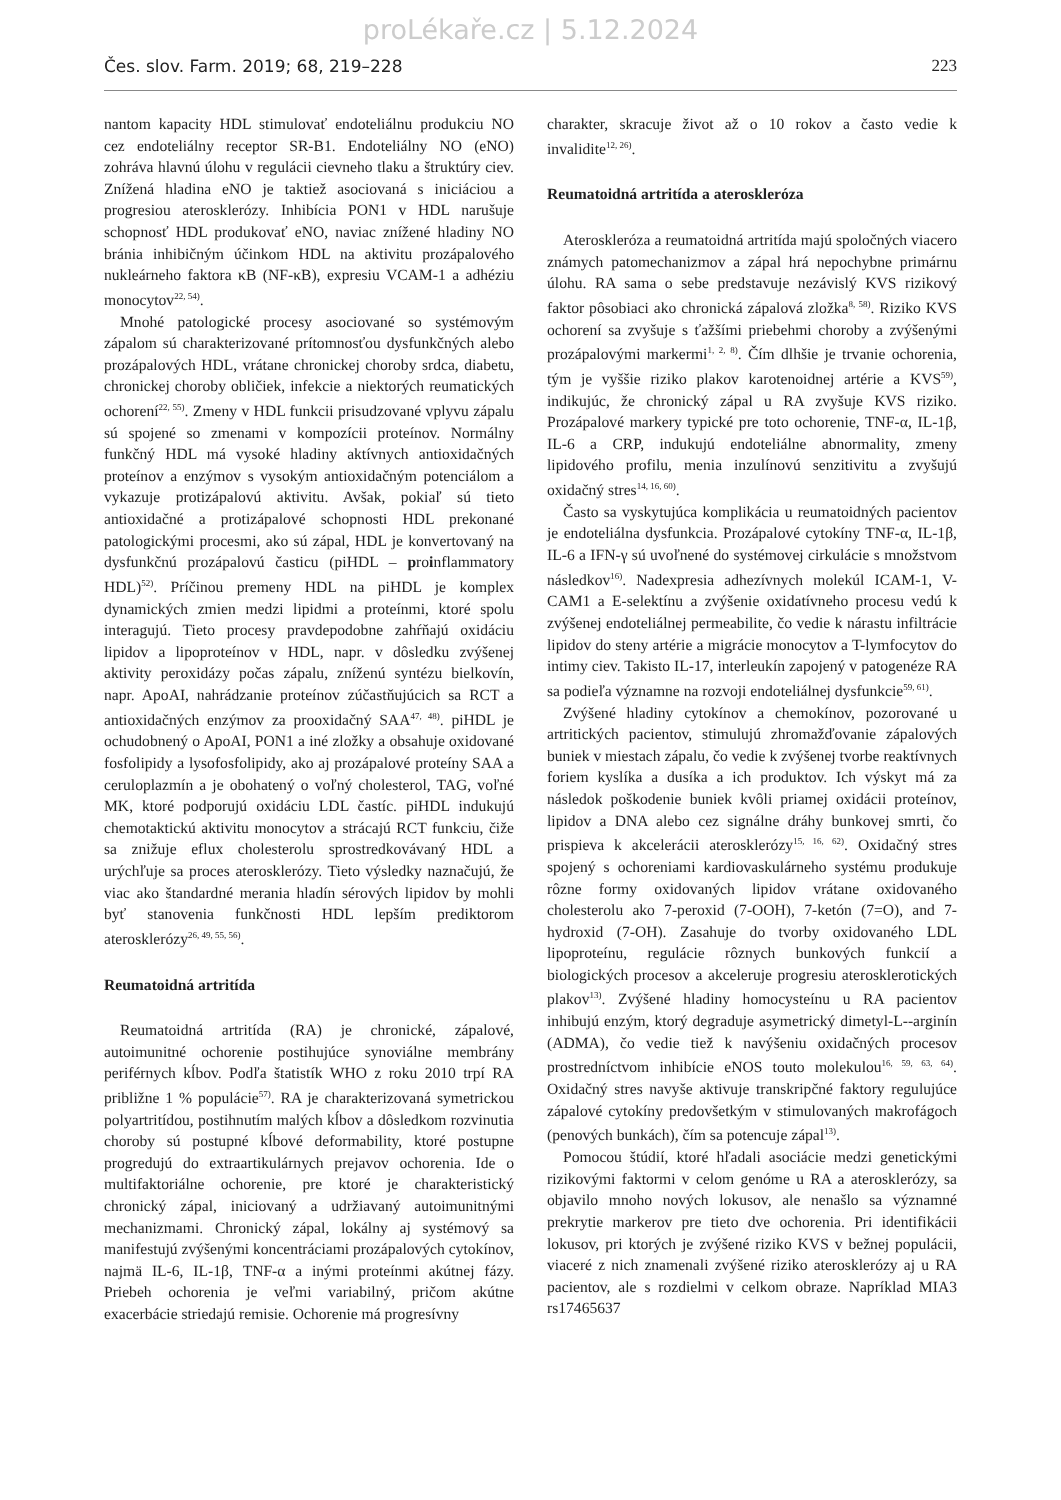proLékaře.cz | 5.12.2024
Čes. slov. Farm. 2019; 68, 219–228 223
nantom kapacity HDL stimulovať endoteliálnu produkciu NO cez endoteliálny receptor SR-B1. Endoteliálny NO (eNO) zohráva hlavnú úlohu v regulácii cievneho tlaku a štruktúry ciev. Znížená hladina eNO je taktiež asociovaná s iniciáciou a progresiou aterosklerózy. Inhibícia PON1 v HDL narušuje schopnosť HDL produkovať eNO, naviac znížené hladiny NO bránia inhibičným účinkom HDL na aktivitu prozápalového nukleárneho faktora κB (NF-κB), expresiu VCAM-1 a adhéziu monocytov<sup>22, 54)</sup>.
Mnohé patologické procesy asociované so systémovým zápalom sú charakterizované prítomnosťou dysfunkčných alebo prozápalových HDL, vrátane chronickej choroby srdca, diabetu, chronickej choroby obličiek, infekcie a niektorých reumatických ochorení<sup>22, 55)</sup>. Zmeny v HDL funkcii prisudzované vplyvu zápalu sú spojené so zmenami v kompozícii proteínov. Normálny funkčný HDL má vysoké hladiny aktívnych antioxidačných proteínov a enzýmov s vysokým antioxidačným potenciálom a vykazuje protizápalovú aktivitu. Avšak, pokiaľ sú tieto antioxidačné a protizápalové schopnosti HDL prekonané patologickými procesmi, ako sú zápal, HDL je konvertovaný na dysfunkčnú prozápalovú časticu (piHDL – proinflammatory HDL)<sup>52)</sup>. Príčinou premeny HDL na piHDL je komplex dynamických zmien medzi lipidmi a proteínmi, ktoré spolu interagujú. Tieto procesy pravdepodobne zahŕňajú oxidáciu lipidov a lipoproteínov v HDL, napr. v dôsledku zvýšenej aktivity peroxidázy počas zápalu, zníženú syntézu bielkovín, napr. ApoAI, nahrádzanie proteínov zúčastňujúcich sa RCT a antioxidačných enzýmov za prooxidačný SAA<sup>47, 48)</sup>. piHDL je ochudobnený o ApoAI, PON1 a iné zložky a obsahuje oxidované fosfolipidy a lysofosfolipidy, ako aj prozápalové proteíny SAA a ceruloplazmín a je obohatený o voľný cholesterol, TAG, voľné MK, ktoré podporujú oxidáciu LDL častíc. piHDL indukujú chemotaktickú aktivitu monocytov a strácajú RCT funkciu, čiže sa znižuje eflux cholesterolu sprostredkovávaný HDL a urýchľuje sa proces aterosklerózy. Tieto výsledky naznačujú, že viac ako štandardné merania hladín sérových lipidov by mohli byť stanovenia funkčnosti HDL lepším prediktorom aterosklerózy<sup>26, 49, 55, 56)</sup>.
Reumatoidná artritída
Reumatoidná artritída (RA) je chronické, zápalové, autoimunitné ochorenie postihujúce synoviálne membrány periférnych kĺbov. Podľa štatistík WHO z roku 2010 trpí RA približne 1 % populácie<sup>57)</sup>. RA je charakterizovaná symetrickou polyartritídou, postihnutím malých kĺbov a dôsledkom rozvinutia choroby sú postupné kĺbové deformability, ktoré postupne progredujú do extraartikulárnych prejavov ochorenia. Ide o multifaktoriálne ochorenie, pre ktoré je charakteristický chronický zápal, iniciovaný a udržiavaný autoimunitnými mechanizmami. Chronický zápal, lokálny aj systémový sa manifestujú zvýšenými koncentráciami prozápalových cytokínov, najmä IL-6, IL-1β, TNF-α a inými proteínmi akútnej fázy. Priebeh ochorenia je veľmi variabilný, pričom akútne exacerbácie striedajú remisie. Ochorenie má progresívny
charakter, skracuje život až o 10 rokov a často vedie k invalidite<sup>12, 26)</sup>.
Reumatoidná artritída a ateroskleróza
Ateroskleróza a reumatoidná artritída majú spoločných viacero známych patomechanizmov a zápal hrá nepochybne primárnu úlohu. RA sama o sebe predstavuje nezávislý KVS rizikový faktor pôsobiaci ako chronická zápalová zložka<sup>8, 58)</sup>. Riziko KVS ochorení sa zvyšuje s ťažšími priebehmi choroby a zvýšenými prozápalovými markermi<sup>1, 2, 8)</sup>. Čím dlhšie je trvanie ochorenia, tým je vyššie riziko plakov karotenoidnej artérie a KVS<sup>59)</sup>, indikujúc, že chronický zápal u RA zvyšuje KVS riziko. Prozápalové markery typické pre toto ochorenie, TNF-α, IL-1β, IL-6 a CRP, indukujú endoteliálne abnormality, zmeny lipidového profilu, menia inzulínovú senzitivitu a zvyšujú oxidačný stres<sup>14, 16, 60)</sup>.
Často sa vyskytujúca komplikácia u reumatoidných pacientov je endoteliálna dysfunkcia. Prozápalové cytokíny TNF-α, IL-1β, IL-6 a IFN-γ sú uvoľnené do systémovej cirkulácie s množstvom následkov<sup>16)</sup>. Nadexpresia adhezívnych molekúl ICAM-1, V-CAM1 a E-selektínu a zvýšenie oxidatívneho procesu vedú k zvýšenej endoteliálnej permeabilite, čo vedie k nárastu infiltrácie lipidov do steny artérie a migrácie monocytov a T-lymfocytov do intimy ciev. Takisto IL-17, interleukín zapojený v patogenéze RA sa podieľa významne na rozvoji endoteliálnej dysfunkcie<sup>59, 61)</sup>.
Zvýšené hladiny cytokínov a chemokínov, pozorované u artritických pacientov, stimulujú zhromažďovanie zápalových buniek v miestach zápalu, čo vedie k zvýšenej tvorbe reaktívnych foriem kyslíka a dusíka a ich produktov. Ich výskyt má za následok poškodenie buniek kvôli priamej oxidácii proteínov, lipidov a DNA alebo cez signálne dráhy bunkovej smrti, čo prispieva k akcelerácii aterosklerózy<sup>15, 16, 62)</sup>. Oxidačný stres spojený s ochoreniami kardiovaskulárneho systému produkuje rôzne formy oxidovaných lipidov vrátane oxidovaného cholesterolu ako 7-peroxid (7-OOH), 7-ketón (7=O), and 7-hydroxid (7-OH). Zasahuje do tvorby oxidovaného LDL lipoproteínu, regulácie rôznych bunkových funkcií a biologických procesov a akceleruje progresiu aterosklerotických plakov<sup>13)</sup>. Zvýšené hladiny homocysteínu u RA pacientov inhibujú enzým, ktorý degraduje asymetrický dimetyl-L--arginín (ADMA), čo vedie tiež k navýšeniu oxidačných procesov prostredníctvom inhibície eNOS touto molekulou<sup>16, 59, 63, 64)</sup>. Oxidačný stres navyše aktivuje transkripčné faktory regulujúce zápalové cytokíny predovšetkým v stimulovaných makrofágoch (penových bunkách), čím sa potencuje zápal<sup>13)</sup>.
Pomocou štúdií, ktoré hľadali asociácie medzi genetickými rizikovými faktormi v celom genóme u RA a aterosklerózy, sa objavilo mnoho nových lokusov, ale nenašlo sa významné prekrytie markerov pre tieto dve ochorenia. Pri identifikácii lokusov, pri ktorých je zvýšené riziko KVS v bežnej populácii, viaceré z nich znamenali zvýšené riziko aterosklerózy aj u RA pacientov, ale s rozdielmi v celkom obraze. Napríklad MIA3 rs17465637